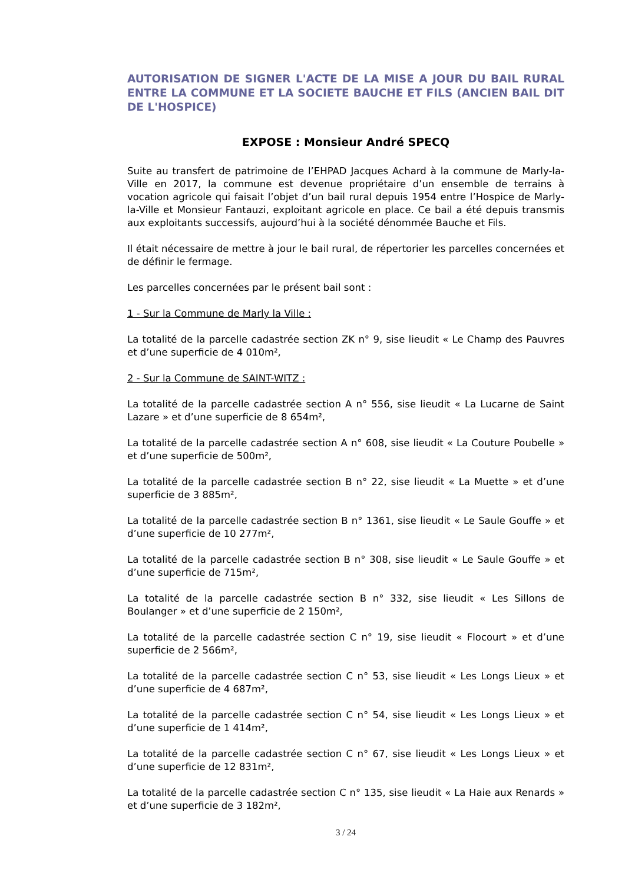AUTORISATION DE SIGNER L'ACTE DE LA MISE A JOUR DU BAIL RURAL ENTRE LA COMMUNE ET LA SOCIETE BAUCHE ET FILS (ANCIEN BAIL DIT DE L'HOSPICE)
EXPOSE : Monsieur André SPECQ
Suite au transfert de patrimoine de l’EHPAD Jacques Achard à la commune de Marly-la-Ville en 2017, la commune est devenue propriétaire d’un ensemble de terrains à vocation agricole qui faisait l’objet d’un bail rural depuis 1954 entre l’Hospice de Marly-la-Ville et Monsieur Fantauzi, exploitant agricole en place. Ce bail a été depuis transmis aux exploitants successifs, aujourd’hui à la société dénommée Bauche et Fils.
Il était nécessaire de mettre à jour le bail rural, de répertorier les parcelles concernées et de définir le fermage.
Les parcelles concernées par le présent bail sont :
1 - Sur la Commune de Marly la Ville :
La totalité de la parcelle cadastrée section ZK n° 9, sise lieudit « Le Champ des Pauvres et d’une superficie de 4 010m²,
2 - Sur la Commune de SAINT-WITZ :
La totalité de la parcelle cadastrée section A n° 556, sise lieudit « La Lucarne de Saint Lazare » et d’une superficie de 8 654m²,
La totalité de la parcelle cadastrée section A n° 608, sise lieudit « La Couture Poubelle » et d’une superficie de 500m²,
La totalité de la parcelle cadastrée section B n° 22, sise lieudit « La Muette » et d’une superficie de 3 885m²,
La totalité de la parcelle cadastrée section B n° 1361, sise lieudit « Le Saule Gouffe » et d’une superficie de 10 277m²,
La totalité de la parcelle cadastrée section B n° 308, sise lieudit « Le Saule Gouffe » et d’une superficie de 715m²,
La totalité de la parcelle cadastrée section B n° 332, sise lieudit « Les Sillons de Boulanger » et d’une superficie de 2 150m²,
La totalité de la parcelle cadastrée section C n° 19, sise lieudit « Flocourt » et d’une superficie de 2 566m²,
La totalité de la parcelle cadastrée section C n° 53, sise lieudit « Les Longs Lieux » et d’une superficie de 4 687m²,
La totalité de la parcelle cadastrée section C n° 54, sise lieudit « Les Longs Lieux » et d’une superficie de 1 414m²,
La totalité de la parcelle cadastrée section C n° 67, sise lieudit « Les Longs Lieux » et d’une superficie de 12 831m²,
La totalité de la parcelle cadastrée section C n° 135, sise lieudit « La Haie aux Renards » et d’une superficie de 3 182m²,
3 / 24